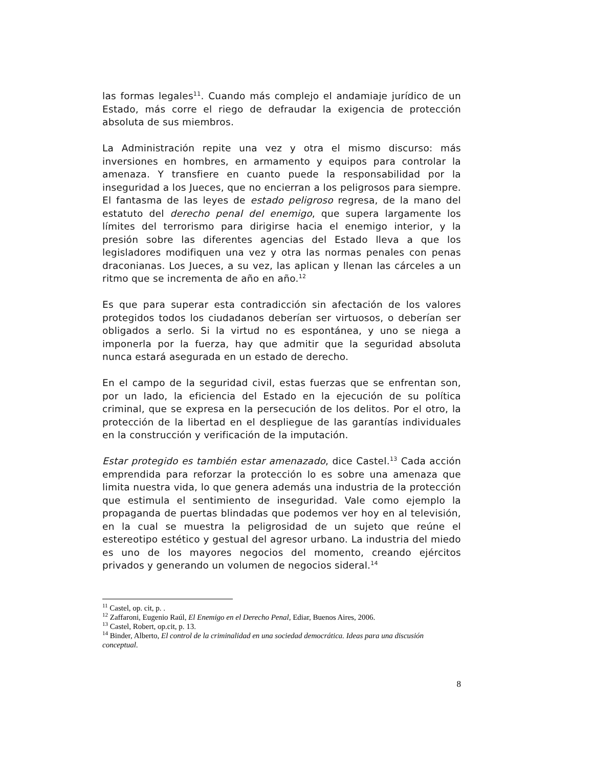las formas legales<sup>11</sup>. Cuando más complejo el andamiaje jurídico de un Estado, más corre el riego de defraudar la exigencia de protección absoluta de sus miembros.
La Administración repite una vez y otra el mismo discurso: más inversiones en hombres, en armamento y equipos para controlar la amenaza. Y transfiere en cuanto puede la responsabilidad por la inseguridad a los Jueces, que no encierran a los peligrosos para siempre. El fantasma de las leyes de estado peligroso regresa, de la mano del estatuto del derecho penal del enemigo, que supera largamente los límites del terrorismo para dirigirse hacia el enemigo interior, y la presión sobre las diferentes agencias del Estado lleva a que los legisladores modifiquen una vez y otra las normas penales con penas draconianas. Los Jueces, a su vez, las aplican y llenan las cárceles a un ritmo que se incrementa de año en año.<sup>12</sup>
Es que para superar esta contradicción sin afectación de los valores protegidos todos los ciudadanos deberían ser virtuosos, o deberían ser obligados a serlo. Si la virtud no es espontánea, y uno se niega a imponerla por la fuerza, hay que admitir que la seguridad absoluta nunca estará asegurada en un estado de derecho.
En el campo de la seguridad civil, estas fuerzas que se enfrentan son, por un lado, la eficiencia del Estado en la ejecución de su política criminal, que se expresa en la persecución de los delitos. Por el otro, la protección de la libertad en el despliegue de las garantías individuales en la construcción y verificación de la imputación.
Estar protegido es también estar amenazado, dice Castel.<sup>13</sup> Cada acción emprendida para reforzar la protección lo es sobre una amenaza que limita nuestra vida, lo que genera además una industria de la protección que estimula el sentimiento de inseguridad. Vale como ejemplo la propaganda de puertas blindadas que podemos ver hoy en al televisión, en la cual se muestra la peligrosidad de un sujeto que reúne el estereotipo estético y gestual del agresor urbano. La industria del miedo es uno de los mayores negocios del momento, creando ejércitos privados y generando un volumen de negocios sideral.<sup>14</sup>
<sup>11</sup> Castel, op. cit, p. .
<sup>12</sup> Zaffaroni, Eugenio Raúl, El Enemigo en el Derecho Penal, Ediar, Buenos Aires, 2006.
<sup>13</sup> Castel, Robert, op.cit, p. 13.
<sup>14</sup> Binder, Alberto, El control de la criminalidad en una sociedad democrática. Ideas para una discusión conceptual.
8